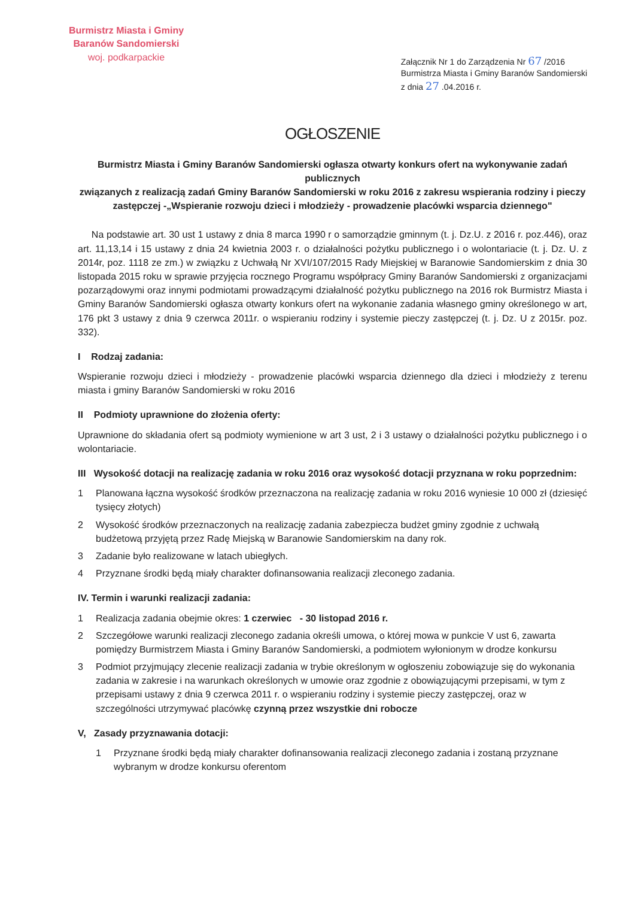Burmistrz Miasta i Gminy
Baranów Sandomierski
woj. podkarpackie
Załącznik Nr 1 do Zarządzenia Nr 67 /2016
Burmistrza Miasta i Gminy Baranów Sandomierski
z dnia 27 .04.2016 r.
OGŁOSZENIE
Burmistrz Miasta i Gminy Baranów Sandomierski ogłasza otwarty konkurs ofert na wykonywanie zadań publicznych
związanych z realizacją zadań Gminy Baranów Sandomierski w roku 2016 z zakresu wspierania rodziny i pieczy zastępczej -„Wspieranie rozwoju dzieci i młodzieży - prowadzenie placówki wsparcia dziennego"
Na podstawie art. 30 ust 1 ustawy z dnia 8 marca 1990 r o samorządzie gminnym (t. j. Dz.U. z 2016 r. poz.446), oraz art. 11,13,14 i 15 ustawy z dnia 24 kwietnia 2003 r. o działalności pożytku publicznego i o wolontariacie (t. j. Dz. U. z 2014r, poz. 1118 ze zm.) w związku z Uchwałą Nr XVI/107/2015 Rady Miejskiej w Baranowie Sandomierskim z dnia 30 listopada 2015 roku w sprawie przyjęcia rocznego Programu współpracy Gminy Baranów Sandomierski z organizacjami pozarządowymi oraz innymi podmiotami prowadzącymi działalność pożytku publicznego na 2016 rok Burmistrz Miasta i Gminy Baranów Sandomierski ogłasza otwarty konkurs ofert na wykonanie zadania własnego gminy określonego w art, 176 pkt 3 ustawy z dnia 9 czerwca 2011r. o wspieraniu rodziny i systemie pieczy zastępczej (t. j. Dz. U z 2015r. poz. 332).
I Rodzaj zadania:
Wspieranie rozwoju dzieci i młodzieży - prowadzenie placówki wsparcia dziennego dla dzieci i młodzieży z terenu miasta i gminy Baranów Sandomierski w roku 2016
II Podmioty uprawnione do złożenia oferty:
Uprawnione do składania ofert są podmioty wymienione w art 3 ust, 2 i 3 ustawy o działalności pożytku publicznego i o wolontariacie.
III Wysokość dotacji na realizację zadania w roku 2016 oraz wysokość dotacji przyznana w roku poprzednim:
1 Planowana łączna wysokość środków przeznaczona na realizację zadania w roku 2016 wyniesie 10 000 zł (dziesięć tysięcy złotych)
2 Wysokość środków przeznaczonych na realizację zadania zabezpiecza budżet gminy zgodnie z uchwałą budżetową przyjętą przez Radę Miejską w Baranowie Sandomierskim na dany rok.
3 Zadanie było realizowane w latach ubiegłych.
4 Przyznane środki będą miały charakter dofinansowania realizacji zleconego zadania.
IV. Termin i warunki realizacji zadania:
1 Realizacja zadania obejmie okres: 1 czerwiec - 30 listopad 2016 r.
2 Szczegółowe warunki realizacji zleconego zadania określi umowa, o której mowa w punkcie V ust 6, zawarta pomiędzy Burmistrzem Miasta i Gminy Baranów Sandomierski, a podmiotem wyłonionym w drodze konkursu
3 Podmiot przyjmujący zlecenie realizacji zadania w trybie określonym w ogłoszeniu zobowiązuje się do wykonania zadania w zakresie i na warunkach określonych w umowie oraz zgodnie z obowiązującymi przepisami, w tym z przepisami ustawy z dnia 9 czerwca 2011 r. o wspieraniu rodziny i systemie pieczy zastępczej, oraz w szczególności utrzymywać placówkę czynną przez wszystkie dni robocze
V, Zasady przyznawania dotacji:
1 Przyznane środki będą miały charakter dofinansowania realizacji zleconego zadania i zostaną przyznane wybranym w drodze konkursu oferentom